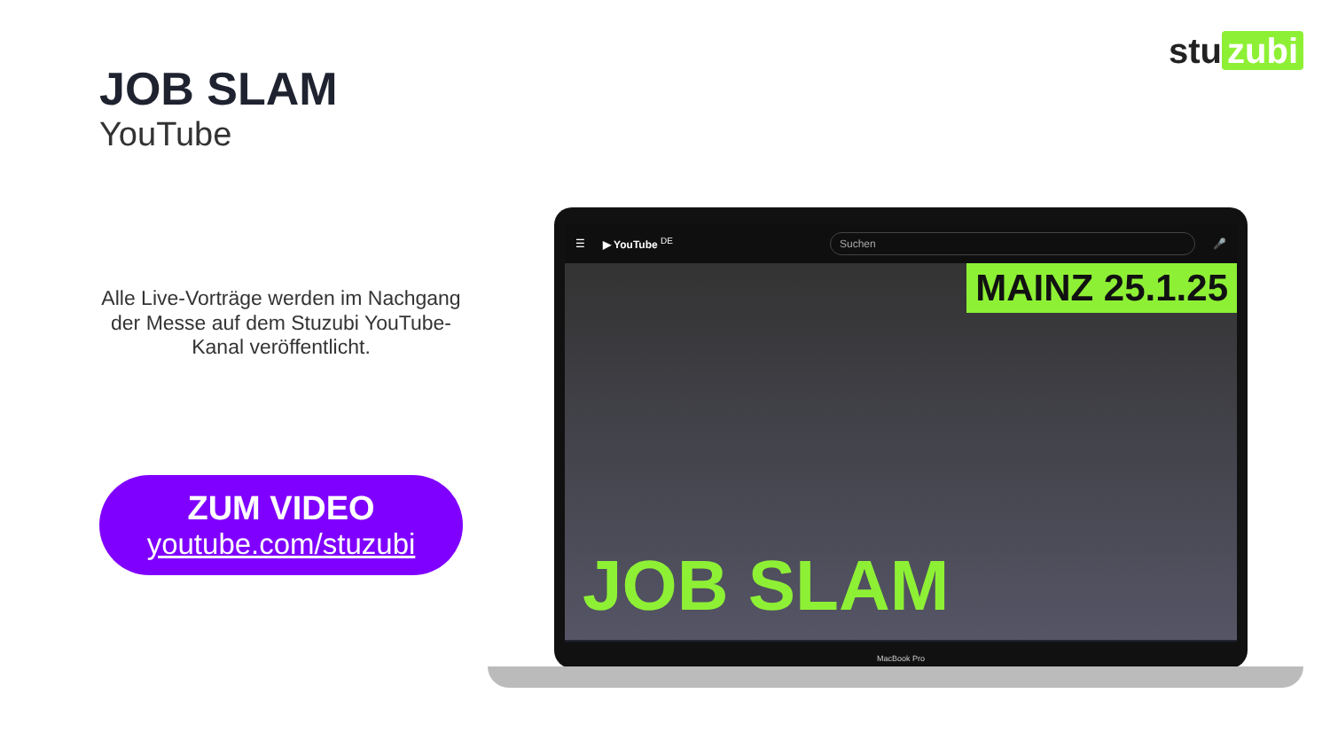stu zubi
JOB SLAM
YouTube
Alle Live-Vorträge werden im Nachgang der Messe auf dem Stuzubi YouTube-Kanal veröffentlicht.
ZUM VIDEO
youtube.com/stuzubi
☰ ▶ YouTube <sup>DE</sup> Suchen 🎤
MAINZ 25.1.25
JOB SLAM
MacBook Pro